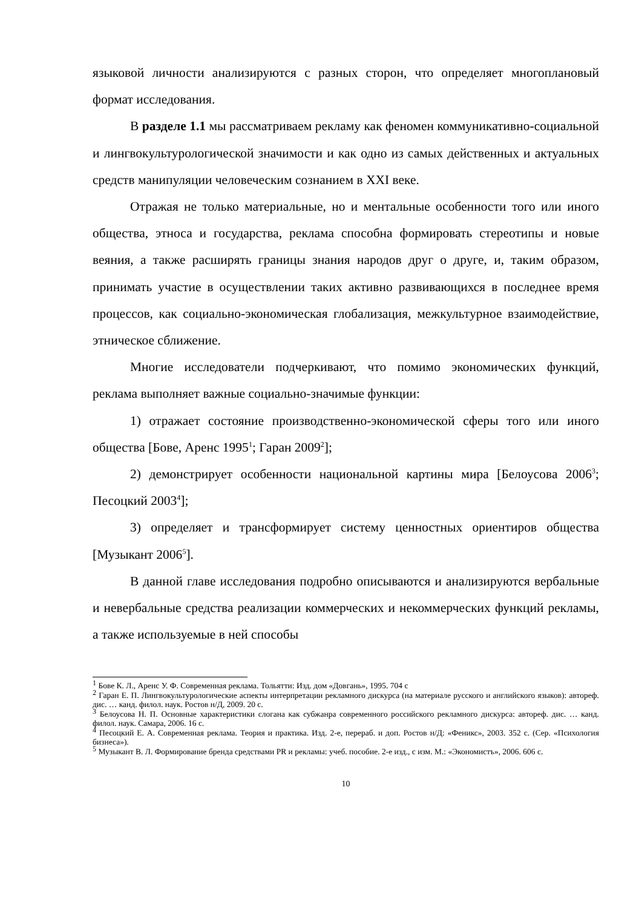языковой личности анализируются с разных сторон, что определяет многоплановый формат исследования.
В разделе 1.1 мы рассматриваем рекламу как феномен коммуникативно-социальной и лингвокультурологической значимости и как одно из самых действенных и актуальных средств манипуляции человеческим сознанием в XXI веке.
Отражая не только материальные, но и ментальные особенности того или иного общества, этноса и государства, реклама способна формировать стереотипы и новые веяния, а также расширять границы знания народов друг о друге, и, таким образом, принимать участие в осуществлении таких активно развивающихся в последнее время процессов, как социально-экономическая глобализация, межкультурное взаимодействие, этническое сближение.
Многие исследователи подчеркивают, что помимо экономических функций, реклама выполняет важные социально-значимые функции:
1) отражает состояние производственно-экономической сферы того или иного общества [Бове, Аренс 1995<sup>1</sup>; Гаран 2009<sup>2</sup>];
2) демонстрирует особенности национальной картины мира [Белоусова 2006<sup>3</sup>; Песоцкий 2003<sup>4</sup>];
3) определяет и трансформирует систему ценностных ориентиров общества [Музыкант 2006<sup>5</sup>].
В данной главе исследования подробно описываются и анализируются вербальные и невербальные средства реализации коммерческих и некоммерческих функций рекламы, а также используемые в ней способы
<sup>1</sup> Бове К. Л., Аренс У. Ф. Современная реклама. Тольятти: Изд. дом «Довгань», 1995. 704 с
<sup>2</sup> Гаран Е. П. Лингвокультурологические аспекты интерпретации рекламного дискурса (на материале русского и английского языков): автореф. дис. … канд. филол. наук. Ростов н/Д, 2009. 20 с.
<sup>3</sup> Белоусова Н. П. Основные характеристики слогана как субжанра современного российского рекламного дискурса: автореф. дис. … канд. филол. наук. Самара, 2006. 16 с.
<sup>4</sup> Песоцкий Е. А. Современная реклама. Теория и практика. Изд. 2-е, перераб. и доп. Ростов н/Д: «Феникс», 2003. 352 с. (Сер. «Психология бизнеса»).
<sup>5</sup> Музыкант В. Л. Формирование бренда средствами PR и рекламы: учеб. пособие. 2-е изд., с изм. М.: «Экономистъ», 2006. 606 с.
10